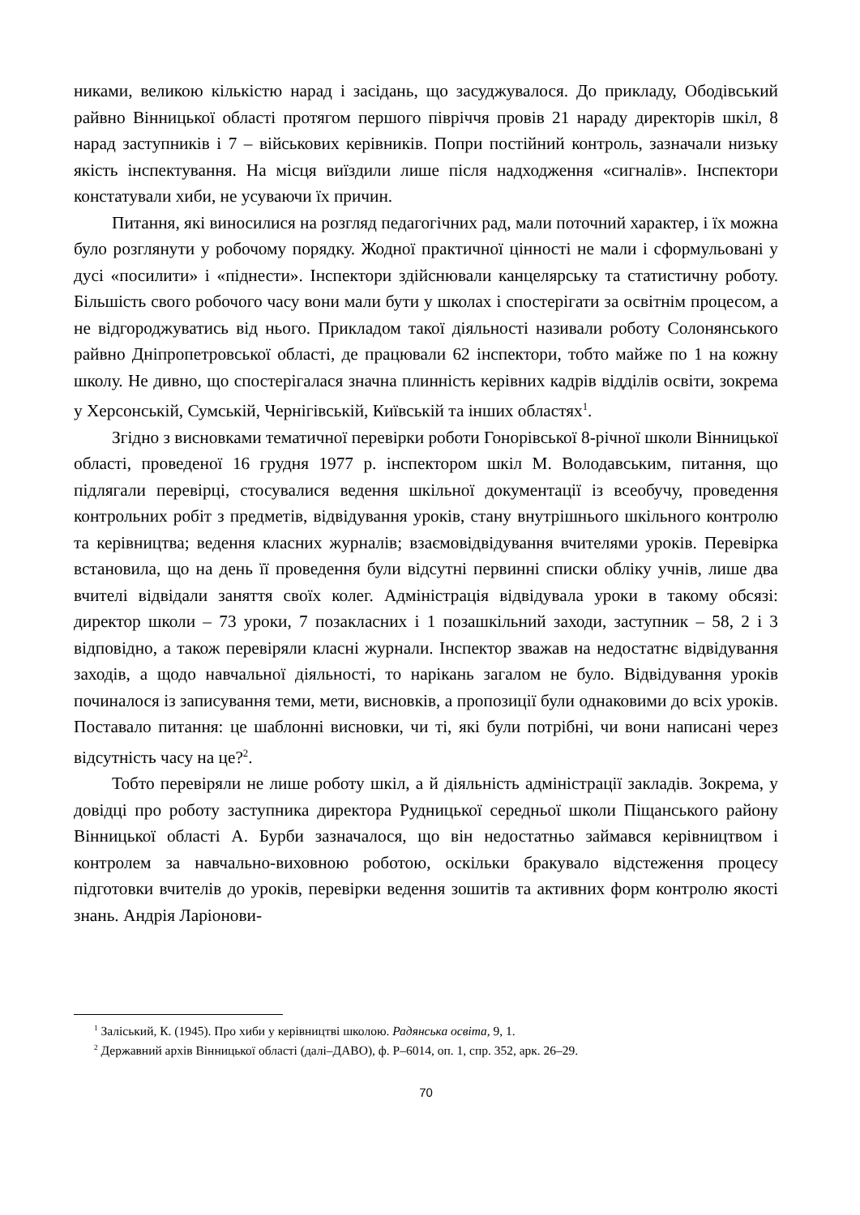никами, великою кількістю нарад і засідань, що засуджувалося. До прикладу, Ободівський райвно Вінницької області протягом першого півріччя провів 21 нараду директорів шкіл, 8 нарад заступників і 7 – військових керівників. Попри постійний контроль, зазначали низьку якість інспектування. На місця виїздили лише після надходження «сигналів». Інспектори констатували хиби, не усуваючи їх причин.
Питання, які виносилися на розгляд педагогічних рад, мали поточний характер, і їх можна було розглянути у робочому порядку. Жодної практичної цінності не мали і сформульовані у дусі «посилити» і «піднести». Інспектори здійснювали канцелярську та статистичну роботу. Більшість свого робочого часу вони мали бути у школах і спостерігати за освітнім процесом, а не відгороджуватись від нього. Прикладом такої діяльності називали роботу Солонянського райвно Дніпропетровської області, де працювали 62 інспектори, тобто майже по 1 на кожну школу. Не дивно, що спостерігалася значна плинність керівних кадрів відділів освіти, зокрема у Херсонській, Сумській, Чернігівській, Київській та інших областях<sup>1</sup>.
Згідно з висновками тематичної перевірки роботи Гонорівської 8-річної школи Вінницької області, проведеної 16 грудня 1977 р. інспектором шкіл М. Володавським, питання, що підлягали перевірці, стосувалися ведення шкільної документації із всеобучу, проведення контрольних робіт з предметів, відвідування уроків, стану внутрішнього шкільного контролю та керівництва; ведення класних журналів; взаємовідвідування вчителями уроків. Перевірка встановила, що на день її проведення були відсутні первинні списки обліку учнів, лише два вчителі відвідали заняття своїх колег. Адміністрація відвідувала уроки в такому обсязі: директор школи – 73 уроки, 7 позакласних і 1 позашкільний заходи, заступник – 58, 2 і 3 відповідно, а також перевіряли класні журнали. Інспектор зважав на недостатнє відвідування заходів, а щодо навчальної діяльності, то нарікань загалом не було. Відвідування уроків починалося із записування теми, мети, висновків, а пропозиції були однаковими до всіх уроків. Поставало питання: це шаблонні висновки, чи ті, які були потрібні, чи вони написані через відсутність часу на це?<sup>2</sup>.
Тобто перевіряли не лише роботу шкіл, а й діяльність адміністрації закладів. Зокрема, у довідці про роботу заступника директора Рудницької середньої школи Піщанського району Вінницької області А. Бурби зазначалося, що він недостатньо займався керівництвом і контролем за навчально-виховною роботою, оскільки бракувало відстеження процесу підготовки вчителів до уроків, перевірки ведення зошитів та активних форм контролю якості знань. Андрія Ларіонови-
<sup>1</sup> Заліський, К. (1945). Про хиби у керівництві школою. Радянська освіта, 9, 1.
<sup>2</sup> Державний архів Вінницької області (далі–ДАВО), ф. Р–6014, оп. 1, спр. 352, арк. 26–29.
70